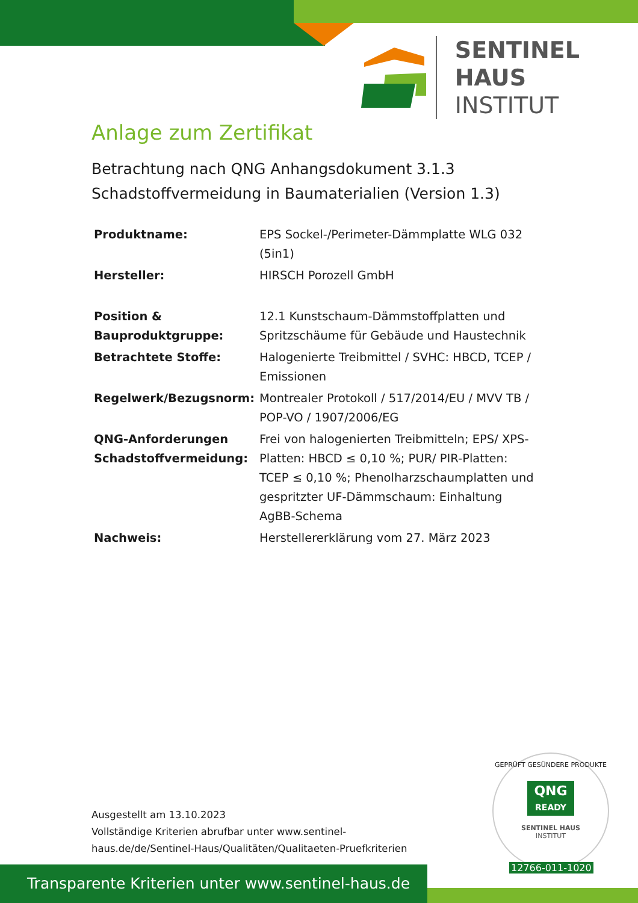SENTINEL HAUS
INSTITUT
Anlage zum Zertifikat
Betrachtung nach QNG Anhangsdokument 3.1.3
Schadstoffvermeidung in Baumaterialien (Version 1.3)
| Produktname: | EPS Sockel-/Perimeter-Dämmplatte WLG 032 (5in1) |
| Hersteller: | HIRSCH Porozell GmbH |
| Position & Bauproduktgruppe: | 12.1 Kunstschaum-Dämmstoffplatten und Spritzschäume für Gebäude und Haustechnik |
| Betrachtete Stoffe: | Halogenierte Treibmittel / SVHC: HBCD, TCEP / Emissionen |
| Regelwerk/Bezugsnorm: | Montrealer Protokoll / 517/2014/EU / MVV TB / POP-VO / 1907/2006/EG |
| QNG-Anforderungen Schadstoffvermeidung: | Frei von halogenierten Treibmitteln; EPS/ XPS-Platten: HBCD ≤ 0,10 %; PUR/ PIR-Platten: TCEP ≤ 0,10 %; Phenolharzschaumplatten und gespritzter UF-Dämmschaum: Einhaltung AgBB-Schema |
| Nachweis: | Herstellererklärung vom 27. März 2023 |
Ausgestellt am 13.10.2023
Vollständige Kriterien abrufbar unter www.sentinel-haus.de/de/Sentinel-Haus/Qualitäten/Qualitaeten-Pruefkriterien
GEPRÜFT GESÜNDERE PRODUKTE
QNG
READY
SENTINEL HAUS
INSTITUT
12766-011-1020
Transparente Kriterien unter www.sentinel-haus.de